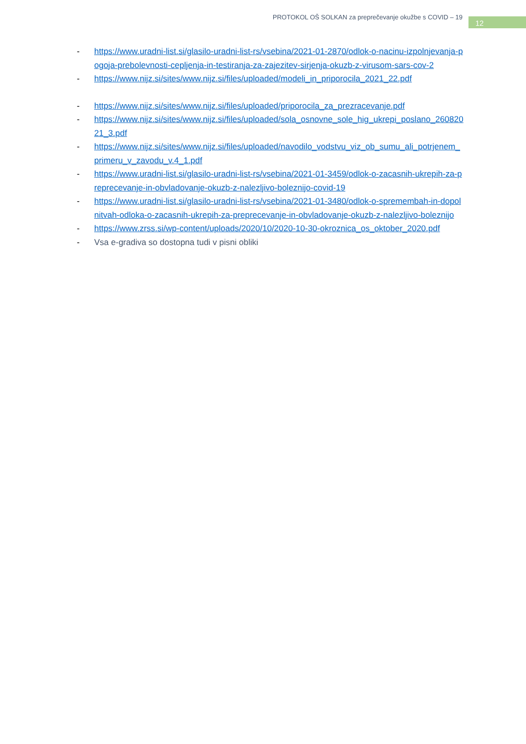PROTOKOL OŠ SOLKAN za preprečevanje okužbe s COVID – 19 12
- https://www.uradni-list.si/glasilo-uradni-list-rs/vsebina/2021-01-2870/odlok-o-nacinu-izpolnjevanja-pogoja-prebolevnosti-cepljenja-in-testiranja-za-zajezitev-sirjenja-okuzb-z-virusom-sars-cov-2
- https://www.nijz.si/sites/www.nijz.si/files/uploaded/modeli_in_priporocila_2021_22.pdf
- https://www.nijz.si/sites/www.nijz.si/files/uploaded/priporocila_za_prezracevanje.pdf
- https://www.nijz.si/sites/www.nijz.si/files/uploaded/sola_osnovne_sole_hig_ukrepi_poslano_26082021_3.pdf
- https://www.nijz.si/sites/www.nijz.si/files/uploaded/navodilo_vodstvu_viz_ob_sumu_ali_potrjenem_primeru_v_zavodu_v.4_1.pdf
- https://www.uradni-list.si/glasilo-uradni-list-rs/vsebina/2021-01-3459/odlok-o-zacasnih-ukrepih-za-preprecevanje-in-obvladovanje-okuzb-z-nalezljivo-boleznijo-covid-19
- https://www.uradni-list.si/glasilo-uradni-list-rs/vsebina/2021-01-3480/odlok-o-spremembah-in-dopolnitvah-odloka-o-zacasnih-ukrepih-za-preprecevanje-in-obvladovanje-okuzb-z-nalezljivo-boleznijo
- https://www.zrss.si/wp-content/uploads/2020/10/2020-10-30-okroznica_os_oktober_2020.pdf
- Vsa e-gradiva so dostopna tudi v pisni obliki